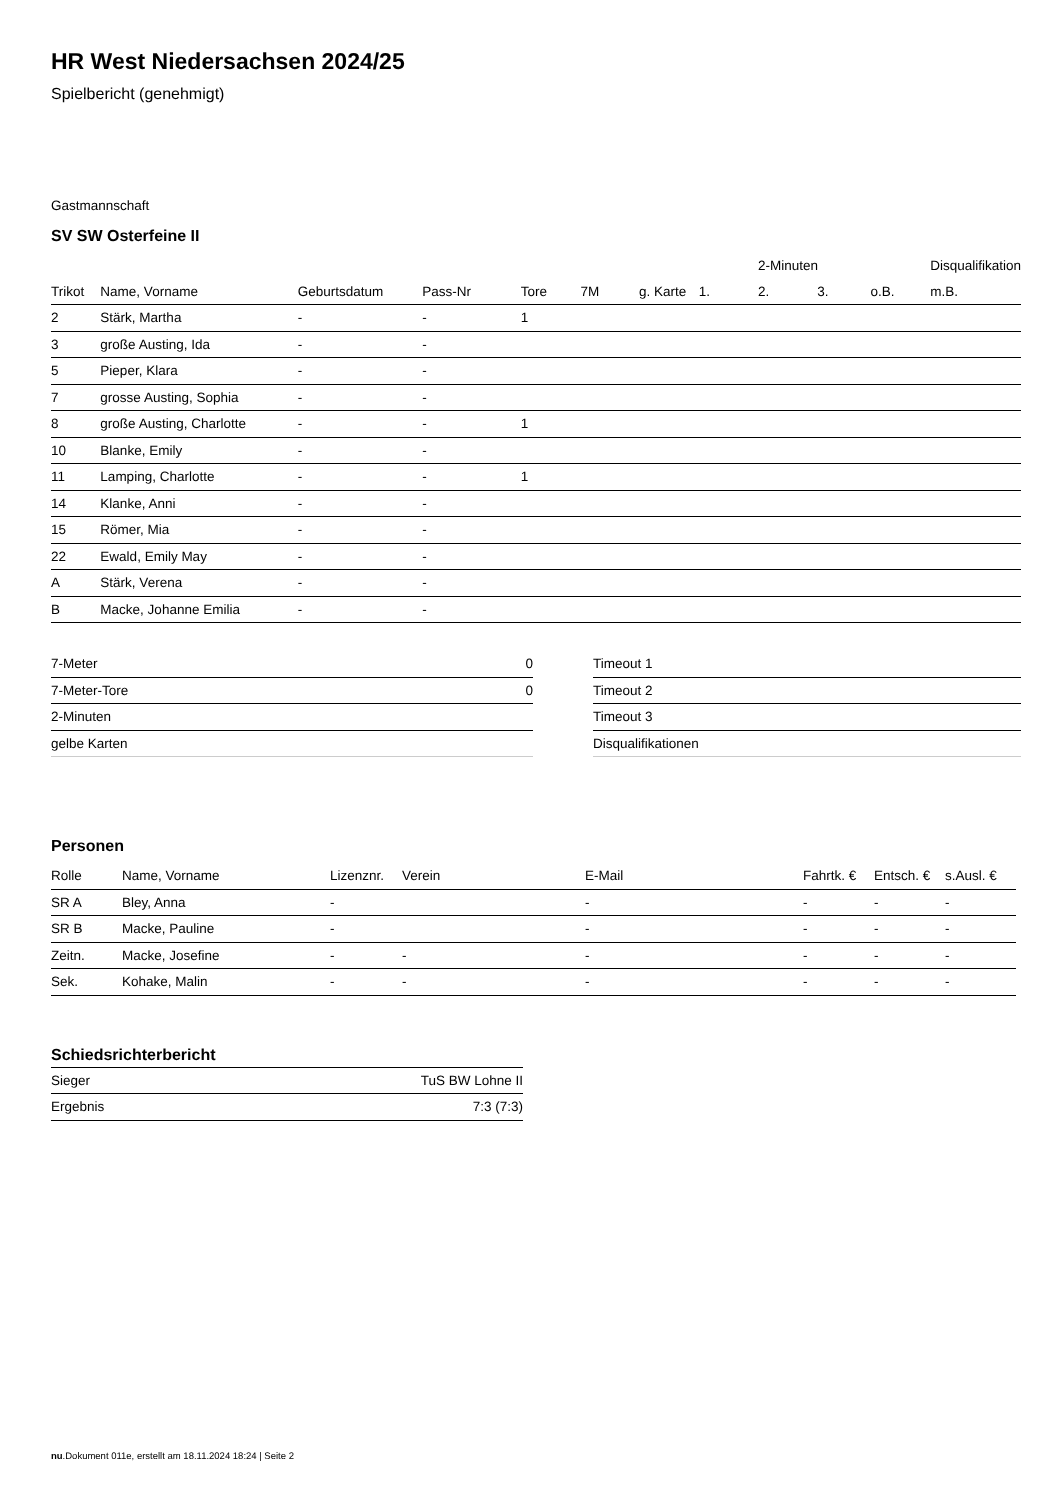HR West Niedersachsen 2024/25
Spielbericht (genehmigt)
Gastmannschaft
SV SW Osterfeine II
| | | | | | | | | 2-Minuten | | | Disqualifikation |
| --- | --- | --- | --- | --- | --- | --- | --- | --- | --- | --- | --- |
| Trikot | Name, Vorname | Geburtsdatum | Pass-Nr | Tore | 7M | g. Karte | 1. | 2. | 3. | o.B. | m.B. |
| 2 | Stärk, Martha | - | - | 1 | | | | | | | |
| 3 | große Austing, Ida | - | - | | | | | | | | |
| 5 | Pieper, Klara | - | - | | | | | | | | |
| 7 | grosse Austing, Sophia | - | - | | | | | | | | |
| 8 | große Austing, Charlotte | - | - | 1 | | | | | | | |
| 10 | Blanke, Emily | - | - | | | | | | | | |
| 11 | Lamping, Charlotte | - | - | 1 | | | | | | | |
| 14 | Klanke, Anni | - | - | | | | | | | | |
| 15 | Römer, Mia | - | - | | | | | | | | |
| 22 | Ewald, Emily May | - | - | | | | | | | | |
| A | Stärk, Verena | - | - | | | | | | | | |
| B | Macke, Johanne Emilia | - | - | | | | | | | | |
| 7-Meter | 0 |
| 7-Meter-Tore | 0 |
| 2-Minuten | |
| gelbe Karten | |
| Timeout 1 |
| Timeout 2 |
| Timeout 3 |
| Disqualifikationen |
Personen
| Rolle | Name, Vorname | Lizenznr. | Verein | E-Mail | Fahrtk. € | Entsch. € | s.Ausl. € |
| --- | --- | --- | --- | --- | --- | --- | --- |
| SR A | Bley, Anna | - | | - | - | - | - |
| SR B | Macke, Pauline | - | | - | - | - | - |
| Zeitn. | Macke, Josefine | - | - | - | - | - | - |
| Sek. | Kohake, Malin | - | - | - | - | - | - |
Schiedsrichterbericht
| Sieger | TuS BW Lohne II |
| Ergebnis | 7:3 (7:3) |
nu.Dokument 011e, erstellt am 18.11.2024 18:24 | Seite 2